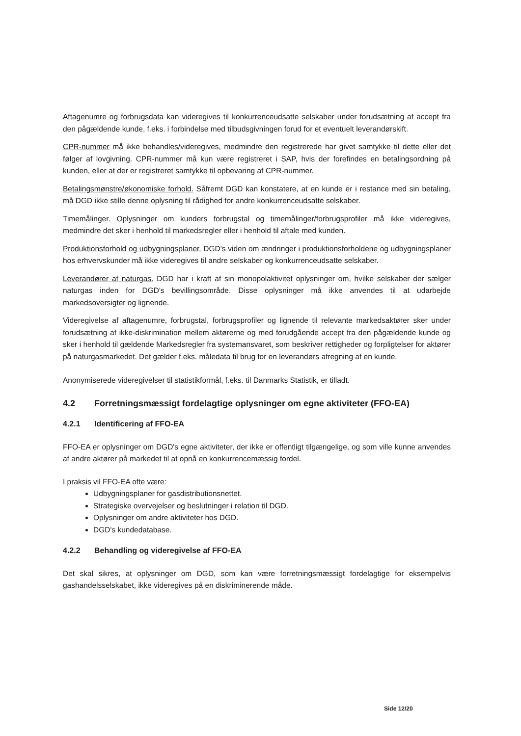Aftagenumre og forbrugsdata kan videregives til konkurrenceudsatte selskaber under forudsætning af accept fra den pågældende kunde, f.eks. i forbindelse med tilbudsgivningen forud for et eventuelt leverandørskift.
CPR-nummer må ikke behandles/videregives, medmindre den registrerede har givet samtykke til dette eller det følger af lovgivning. CPR-nummer må kun være registreret i SAP, hvis der forefindes en betalingsordning på kunden, eller at der er registreret samtykke til opbevaring af CPR-nummer.
Betalingsmønstre/økonomiske forhold. Såfremt DGD kan konstatere, at en kunde er i restance med sin betaling, må DGD ikke stille denne oplysning til rådighed for andre konkurrenceudsatte selskaber.
Timemålinger. Oplysninger om kunders forbrugstal og timemålinger/forbrugsprofiler må ikke videregives, medmindre det sker i henhold til markedsregler eller i henhold til aftale med kunden.
Produktionsforhold og udbygningsplaner. DGD's viden om ændringer i produktionsforholdene og udbygningsplaner hos erhvervskunder må ikke videregives til andre selskaber og konkurrenceudsatte selskaber.
Leverandører af naturgas. DGD har i kraft af sin monopolaktivitet oplysninger om, hvilke selskaber der sælger naturgas inden for DGD's bevillingsområde. Disse oplysninger må ikke anvendes til at udarbejde markedsoversigter og lignende.
Videregivelse af aftagenumre, forbrugstal, forbrugsprofiler og lignende til relevante markedsaktører sker under forudsætning af ikke-diskrimination mellem aktørerne og med forudgående accept fra den pågældende kunde og sker i henhold til gældende Markedsregler fra systemansvaret, som beskriver rettigheder og forpligtelser for aktører på naturgasmarkedet. Det gælder f.eks. måledata til brug for en leverandørs afregning af en kunde.
Anonymiserede videregivelser til statistikformål, f.eks. til Danmarks Statistik, er tilladt.
4.2 Forretningsmæssigt fordelagtige oplysninger om egne aktiviteter (FFO-EA)
4.2.1 Identificering af FFO-EA
FFO-EA er oplysninger om DGD's egne aktiviteter, der ikke er offentligt tilgængelige, og som ville kunne anvendes af andre aktører på markedet til at opnå en konkurrencemæssig fordel.
I praksis vil FFO-EA ofte være:
Udbygningsplaner for gasdistributionsnettet.
Strategiske overvejelser og beslutninger i relation til DGD.
Oplysninger om andre aktiviteter hos DGD.
DGD's kundedatabase.
4.2.2 Behandling og videregivelse af FFO-EA
Det skal sikres, at oplysninger om DGD, som kan være forretningsmæssigt fordelagtige for eksempelvis gashandelsselskabet, ikke videregives på en diskriminerende måde.
Side 12/20